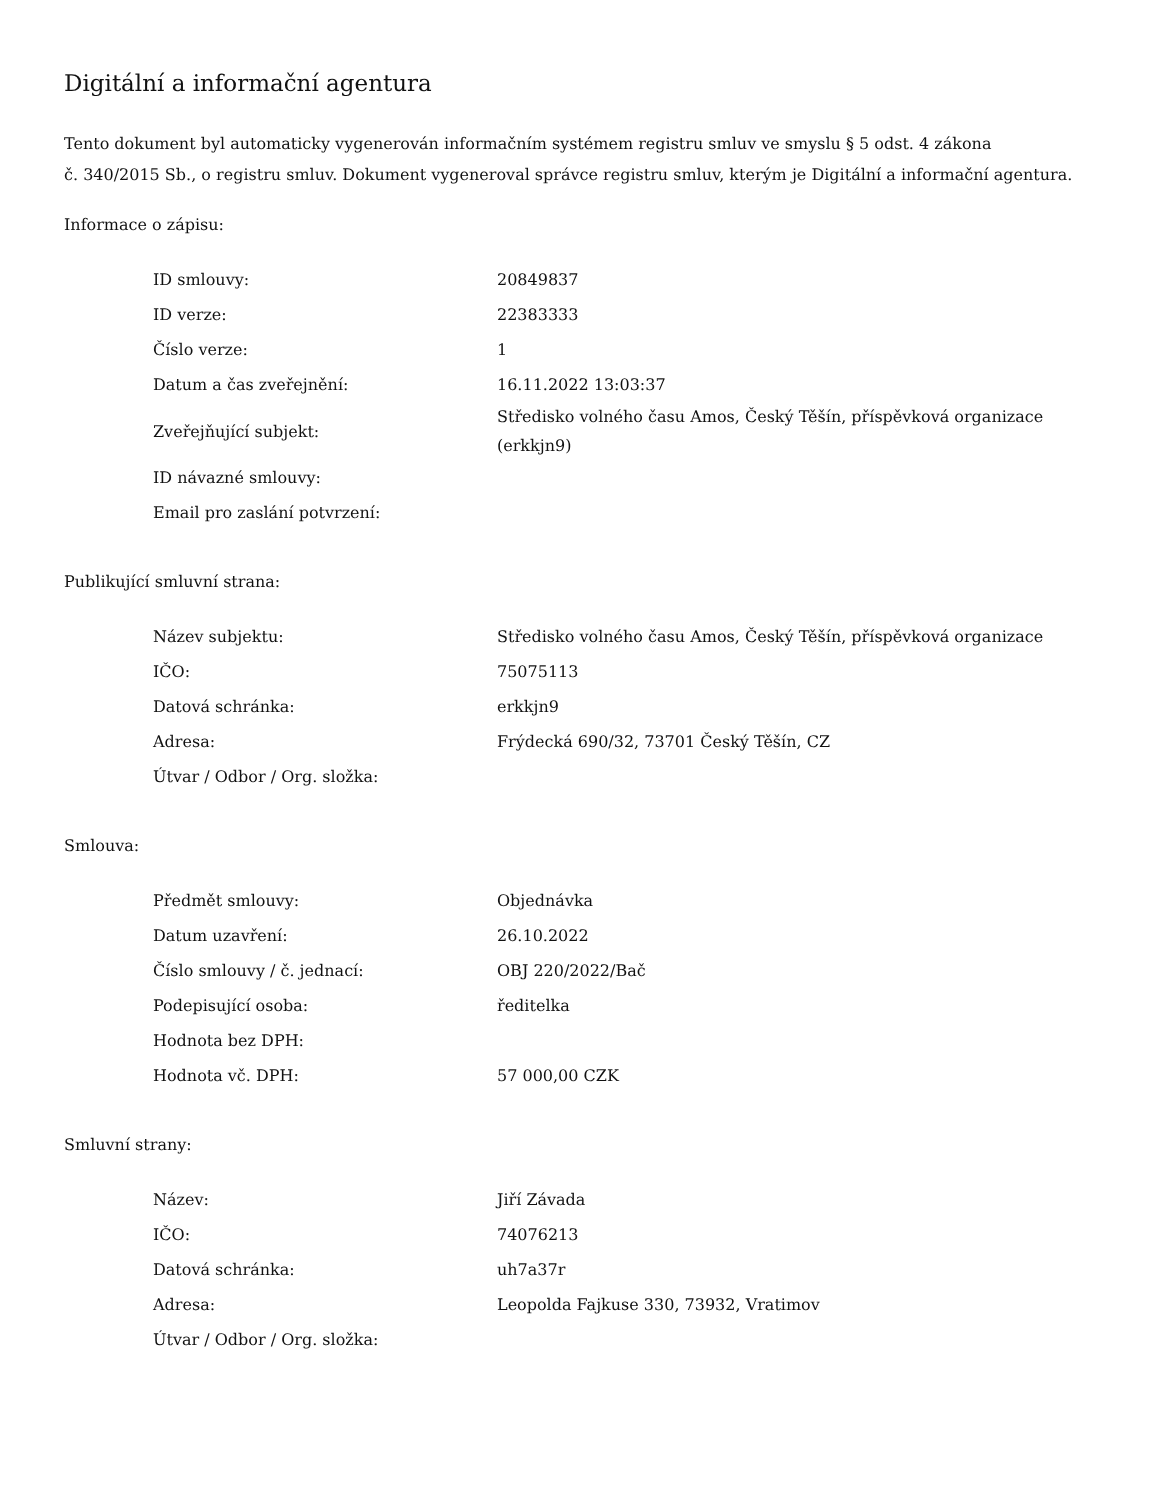Digitální a informační agentura
Tento dokument byl automaticky vygenerován informačním systémem registru smluv ve smyslu § 5 odst. 4 zákona
č. 340/2015 Sb., o registru smluv. Dokument vygeneroval správce registru smluv, kterým je Digitální a informační agentura.
Informace o zápisu:
| ID smlouvy: | 20849837 |
| ID verze: | 22383333 |
| Číslo verze: | 1 |
| Datum a čas zveřejnění: | 16.11.2022 13:03:37 |
| Zveřejňující subjekt: | Středisko volného času Amos, Český Těšín, příspěvková organizace (erkkjn9) |
| ID návazné smlouvy: | |
| Email pro zaslání potvrzení: | |
Publikující smluvní strana:
| Název subjektu: | Středisko volného času Amos, Český Těšín, příspěvková organizace |
| IČO: | 75075113 |
| Datová schránka: | erkkjn9 |
| Adresa: | Frýdecká 690/32, 73701 Český Těšín, CZ |
| Útvar / Odbor / Org. složka: | |
Smlouva:
| Předmět smlouvy: | Objednávka |
| Datum uzavření: | 26.10.2022 |
| Číslo smlouvy / č. jednací: | OBJ 220/2022/Bač |
| Podepisující osoba: | ředitelka |
| Hodnota bez DPH: | |
| Hodnota vč. DPH: | 57 000,00 CZK |
Smluvní strany:
| Název: | Jiří Závada |
| IČO: | 74076213 |
| Datová schránka: | uh7a37r |
| Adresa: | Leopolda Fajkuse 330, 73932, Vratimov |
| Útvar / Odbor / Org. složka: | |